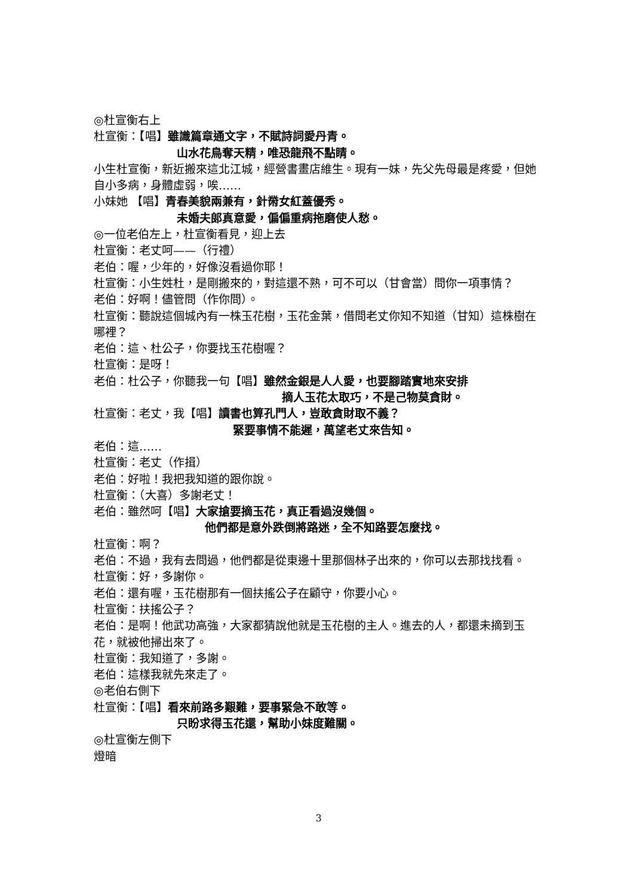◎杜宣衡右上
杜宣衡：【唱】雖識篇章通文字，不賦詩詞愛丹青。
山水花鳥奪天精，唯恐龍飛不點睛。
小生杜宣衡，新近搬來這北江城，經營書畫店維生。現有一妹，先父先母最是疼愛，但她自小多病，身體虛弱，唉……
小妹她 【唱】青春美貌兩兼有，針黹女紅蓋優秀。
未婚夫郎真意愛，偏偏重病拖磨使人愁。
◎一位老伯左上，杜宣衡看見，迎上去
杜宣衡：老丈呵——（行禮）
老伯：喔，少年的，好像沒看過你耶！
杜宣衡：小生姓杜，是剛搬來的，對這還不熟，可不可以（甘會當）問你一項事情？
老伯：好啊！儘管問（作你問）。
杜宣衡：聽說這個城內有一株玉花樹，玉花金葉，借問老丈你知不知道（甘知）這株樹在哪裡？
老伯：這、杜公子，你要找玉花樹喔？
杜宣衡：是呀！
老伯：杜公子，你聽我一句【唱】雖然金銀是人人愛，也要腳踏實地來安排
摘人玉花太取巧，不是己物莫貪財。
杜宣衡：老丈，我【唱】讀書也算孔門人，豈敢貪財取不義？
緊要事情不能遲，萬望老丈來告知。
老伯：這……
杜宣衡：老丈（作揖）
老伯：好啦！我把我知道的跟你說。
杜宣衡：（大喜）多謝老丈！
老伯：雖然呵【唱】大家搶要摘玉花，真正看過沒幾個。
他們都是意外跌倒將路迷，全不知路要怎麼找。
杜宣衡：啊？
老伯：不過，我有去問過，他們都是從東邊十里那個林子出來的，你可以去那找找看。
杜宣衡：好，多謝你。
老伯：還有喔，玉花樹那有一個扶搖公子在顧守，你要小心。
杜宣衡：扶搖公子？
老伯：是啊！他武功高強，大家都猜說他就是玉花樹的主人。進去的人，都還未摘到玉花，就被他掃出來了。
杜宣衡：我知道了，多謝。
老伯：這樣我就先來走了。
◎老伯右側下
杜宣衡：【唱】看來前路多艱難，要事緊急不敢等。
只盼求得玉花還，幫助小妹度難關。
◎杜宣衡左側下
燈暗
3